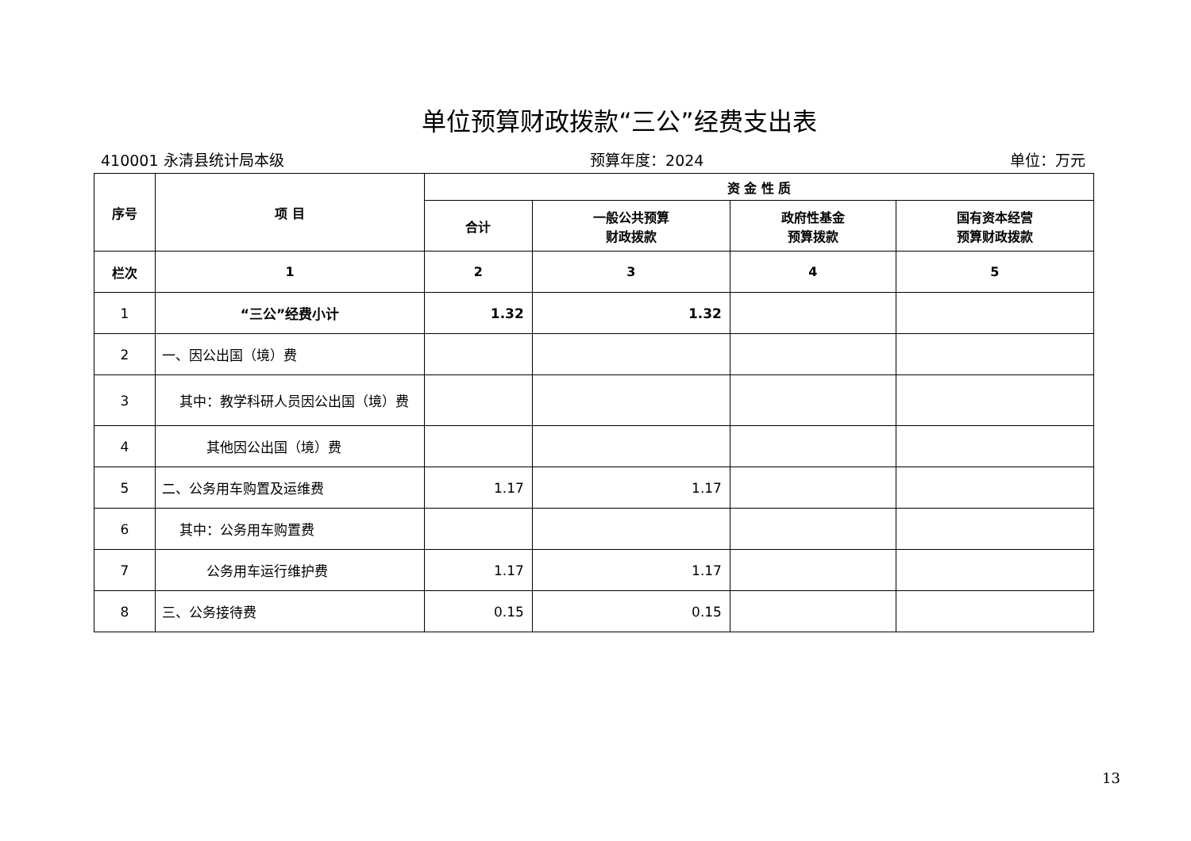单位预算财政拨款“三公”经费支出表
410001 永清县统计局本级 预算年度：2024 单位：万元
| 序号 | 项 目 | 资 金 性 质 | | | |
| --- | --- | --- | --- | --- | --- |
| | | 合计 | 一般公共预算 财政拨款 | 政府性基金 预算拨款 | 国有资本经营 预算财政拨款 |
| 栏次 | 1 | 2 | 3 | 4 | 5 |
| 1 | “三公”经费小计 | 1.32 | 1.32 | | |
| 2 | 一、因公出国（境）费 | | | | |
| 3 | 其中：教学科研人员因公出国（境）费 | | | | |
| 4 | 其他因公出国（境）费 | | | | |
| 5 | 二、公务用车购置及运维费 | 1.17 | 1.17 | | |
| 6 | 其中：公务用车购置费 | | | | |
| 7 | 公务用车运行维护费 | 1.17 | 1.17 | | |
| 8 | 三、公务接待费 | 0.15 | 0.15 | | |
13